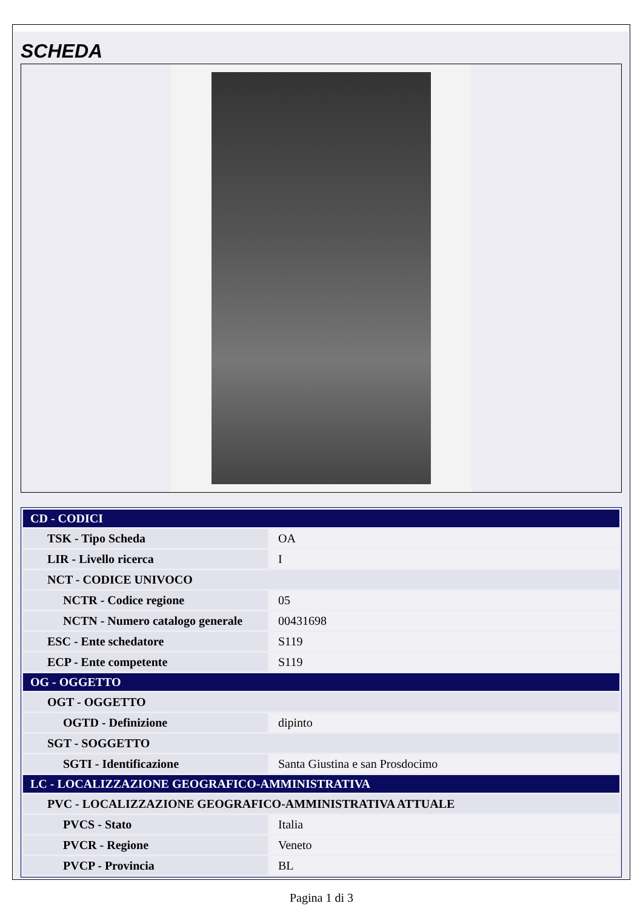SCHEDA
| CD - CODICI | |
| TSK - Tipo Scheda | OA |
| LIR - Livello ricerca | I |
| NCT - CODICE UNIVOCO | |
| NCTR - Codice regione | 05 |
| NCTN - Numero catalogo generale | 00431698 |
| ESC - Ente schedatore | S119 |
| ECP - Ente competente | S119 |
| OG - OGGETTO | |
| OGT - OGGETTO | |
| OGTD - Definizione | dipinto |
| SGT - SOGGETTO | |
| SGTI - Identificazione | Santa Giustina e san Prosdocimo |
| LC - LOCALIZZAZIONE GEOGRAFICO-AMMINISTRATIVA | |
| PVC - LOCALIZZAZIONE GEOGRAFICO-AMMINISTRATIVA ATTUALE | |
| PVCS - Stato | Italia |
| PVCR - Regione | Veneto |
| PVCP - Provincia | BL |
Pagina 1 di 3